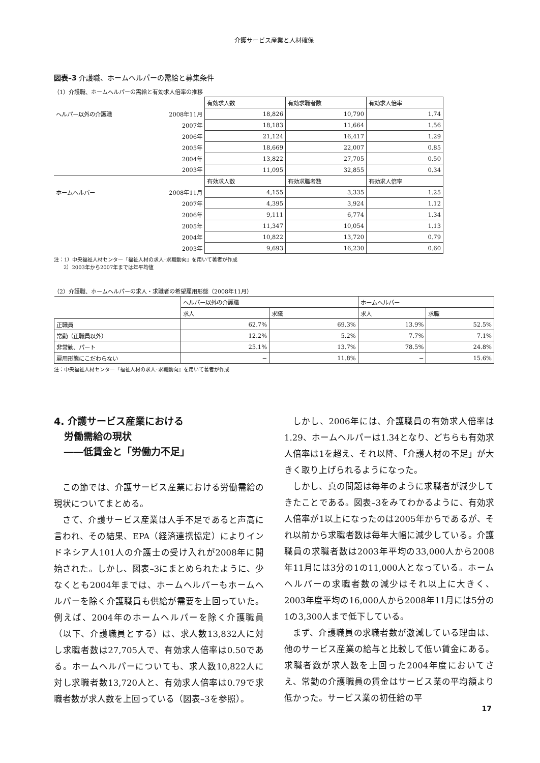介護サービス産業と人材確保
図表–3 介護職、ホームヘルパーの需給と募集条件
（1）介護職、ホームヘルパーの需給と有効求人倍率の推移
| | | 有効求人数 | 有効求職者数 | 有効求人倍率 |
| ヘルパー以外の介護職 | 2008年11月 | 18,826 | 10,790 | 1.74 |
| | 2007年 | 18,183 | 11,664 | 1.56 |
| | 2006年 | 21,124 | 16,417 | 1.29 |
| | 2005年 | 18,669 | 22,007 | 0.85 |
| | 2004年 | 13,822 | 27,705 | 0.50 |
| | 2003年 | 11,095 | 32,855 | 0.34 |
| | | 有効求人数 | 有効求職者数 | 有効求人倍率 |
| ホームヘルパー | 2008年11月 | 4,155 | 3,335 | 1.25 |
| | 2007年 | 4,395 | 3,924 | 1.12 |
| | 2006年 | 9,111 | 6,774 | 1.34 |
| | 2005年 | 11,347 | 10,054 | 1.13 |
| | 2004年 | 10,822 | 13,720 | 0.79 |
| | 2003年 | 9,693 | 16,230 | 0.60 |
注：1）中央福祉人材センター『福祉人材の求人･求職動向』を用いて著者が作成
2）2003年から2007年までは年平均値
（2）介護職、ホームヘルパーの求人・求職者の希望雇用形態（2008年11月）
| | ヘルパー以外の介護職 | | ホームヘルパー | |
| | 求人 | 求職 | 求人 | 求職 |
| 正職員 | 62.7% | 69.3% | 13.9% | 52.5% |
| 常勤（正職員以外） | 12.2% | 5.2% | 7.7% | 7.1% |
| 非常勤、パート | 25.1% | 13.7% | 78.5% | 24.8% |
| 雇用形態にこだわらない | − | 11.8% | − | 15.6% |
注：中央福祉人材センター『福祉人材の求人･求職動向』を用いて著者が作成
4. 介護サービス産業における
労働需給の現状
――低賃金と「労働力不足」
この節では、介護サービス産業における労働需給の現状についてまとめる。
さて、介護サービス産業は人手不足であると声高に言われ、その結果、EPA（経済連携協定）によりインドネシア人101人の介護士の受け入れが2008年に開始された。しかし、図表–3にまとめられたように、少なくとも2004年までは、ホームヘルパーもホームヘルパーを除く介護職員も供給が需要を上回っていた。例えば、2004年のホームヘルパーを除く介護職員（以下、介護職員とする）は、求人数13,832人に対し求職者数は27,705人で、有効求人倍率は0.50である。ホームヘルパーについても、求人数10,822人に対し求職者数13,720人と、有効求人倍率は0.79で求職者数が求人数を上回っている（図表–3を参照）。
しかし、2006年には、介護職員の有効求人倍率は1.29、ホームヘルパーは1.34となり、どちらも有効求人倍率は1を超え、それ以降、「介護人材の不足」が大きく取り上げられるようになった。
しかし、真の問題は毎年のように求職者が減少してきたことである。図表–3をみてわかるように、有効求人倍率が1以上になったのは2005年からであるが、それ以前から求職者数は毎年大幅に減少している。介護職員の求職者数は2003年平均の33,000人から2008年11月には3分の1の11,000人となっている。ホームヘルパーの求職者数の減少はそれ以上に大きく、2003年度平均の16,000人から2008年11月には5分の1の3,300人まで低下している。
まず、介護職員の求職者数が激減している理由は、他のサービス産業の給与と比較して低い賃金にある。求職者数が求人数を上回った2004年度においてさえ、常勤の介護職員の賃金はサービス業の平均額より低かった。サービス業の初任給の平
17